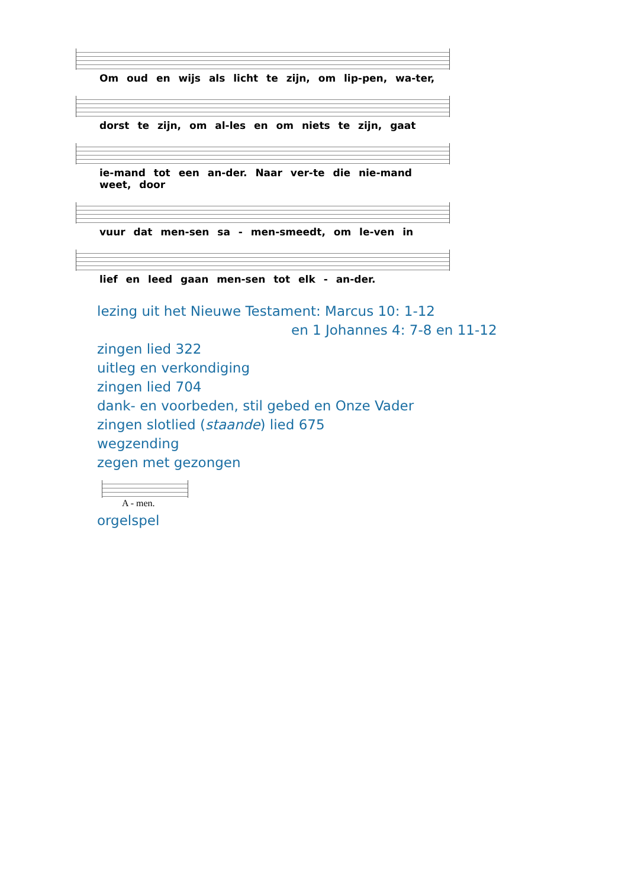Om oud en wijs als licht te zijn, om lip-pen, wa-ter,
dorst te zijn, om al-les en om niets te zijn, gaat
ie-mand tot een an-der. Naar ver-te die nie-mand weet, door
vuur dat men-sen sa - men-smeedt, om le-ven in
lief en leed gaan men-sen tot elk - an-der.
lezing uit het Nieuwe Testament: Marcus 10: 1-12
en 1 Johannes 4: 7-8 en 11-12
zingen lied 322
uitleg en verkondiging
zingen lied 704
dank- en voorbeden, stil gebed en Onze Vader
zingen slotlied (staande) lied 675
wegzending
zegen met gezongen
A - men.
orgelspel